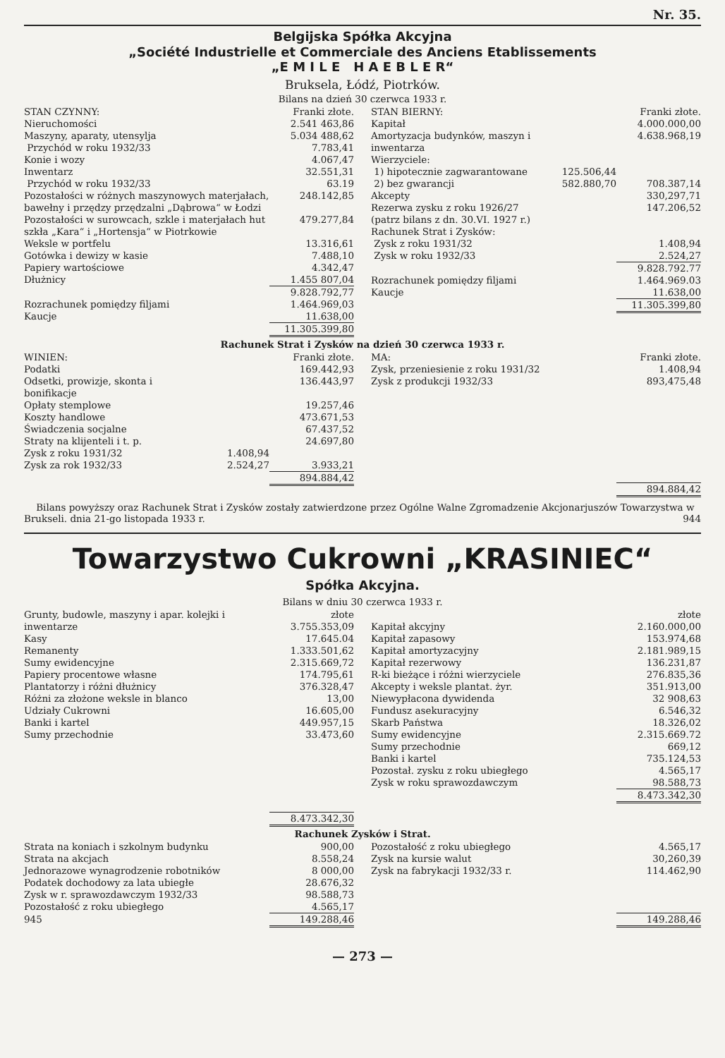Nr. 35.
Belgijska Spółka Akcyjna
„Société Industrielle et Commerciale des Anciens Etablissements
„E M I L E H A E B L E R“
Bruksela, Łódź, Piotrków.
Bilans na dzień 30 czerwca 1933 r.
| STAN CZYNNY: | Franki złote. |
| Nieruchomości | 2.541 463,86 |
| Maszyny, aparaty, utensylja | 5.034 488,62 |
| Przychód w roku 1932/33 | 7.783,41 |
| Konie i wozy | 4.067,47 |
| Inwentarz | 32.551,31 |
| Przychód w roku 1932/33 | 63.19 |
| Pozostałości w różnych maszynowych materjałach, bawełny i przędzy przędzalni „Dąbrowa“ w Łodzi | 248.142,85 |
| Pozostałości w surowcach, szkle i materjałach hut szkła „Kara“ i „Hortensja“ w Piotrkowie | 479.277,84 |
| Weksle w portfelu | 13.316,61 |
| Gotówka i dewizy w kasie | 7.488,10 |
| Papiery wartościowe | 4.342,47 |
| Dłużnicy | 1.455 807,04 |
| | 9.828.792,77 |
| Rozrachunek pomiędzy filjami | 1.464.969,03 |
| Kaucje | 11.638,00 |
| | 11.305.399,80 |
| STAN BIERNY: | | Franki złote. |
| Kapitał | | 4.000.000,00 |
| Amortyzacja budynków, maszyn i inwentarza | | 4.638.968,19 |
| Wierzyciele: | | |
| 1) hipotecznie zagwarantowane | 125.506,44 | |
| 2) bez gwarancji | 582.880,70 | 708.387,14 |
| Akcepty | | 330,297,71 |
| Rezerwa zysku z roku 1926/27 (patrz bilans z dn. 30.VI. 1927 r.) | | 147.206,52 |
| Rachunek Strat i Zysków: | | |
| Zysk z roku 1931/32 | | 1.408,94 |
| Zysk w roku 1932/33 | | 2.524,27 |
| | | 9.828.792.77 |
| Rozrachunek pomiędzy filjami | | 1.464.969.03 |
| Kaucje | | 11.638,00 |
| | | 11.305.399,80 |
Rachunek Strat i Zysków na dzień 30 czerwca 1933 r.
| WINIEN: | | Franki złote. |
| Podatki | | 169.442,93 |
| Odsetki, prowizje, skonta i bonifikacje | | 136.443,97 |
| Opłaty stemplowe | | 19.257,46 |
| Koszty handlowe | | 473.671,53 |
| Świadczenia socjalne | | 67.437,52 |
| Straty na klijenteli i t. p. | | 24.697,80 |
| Zysk z roku 1931/32 | 1.408,94 | |
| Zysk za rok 1932/33 | 2.524,27 | 3.933,21 |
| | | 894.884,42 |
| MA: | Franki złote. |
| Zysk, przeniesienie z roku 1931/32 | 1.408,94 |
| Zysk z produkcji 1932/33 | 893,475,48 |
| | 894.884,42 |
Bilans powyższy oraz Rachunek Strat i Zysków zostały zatwierdzone przez Ogólne Walne Zgromadzenie Akcjonarjuszów Towarzystwa w Brukseli. dnia 21-go listopada 1933 r. 944
Towarzystwo Cukrowni „KRASINIEC“
Spółka Akcyjna.
Bilans w dniu 30 czerwca 1933 r.
| Grunty, budowle, maszyny i apar. kolejki i inwentarze | złote 3.755.353,09 |
| Kasy | 17.645.04 |
| Remanenty | 1.333.501,62 |
| Sumy ewidencyjne | 2.315.669,72 |
| Papiery procentowe własne | 174.795,61 |
| Plantatorzy i różni dłużnicy | 376.328,47 |
| Różni za złożone weksle in blanco | 13,00 |
| Udziały Cukrowni | 16.605,00 |
| Banki i kartel | 449.957,15 |
| Sumy przechodnie | 33.473,60 |
| | 8.473.342,30 |
| | złote |
| Kapitał akcyjny | 2.160.000,00 |
| Kapitał zapasowy | 153.974,68 |
| Kapitał amortyzacyjny | 2.181.989,15 |
| Kapitał rezerwowy | 136.231,87 |
| R-ki bieżące i różni wierzyciele | 276.835,36 |
| Akcepty i weksle plantat. żyr. | 351.913,00 |
| Niewypłacona dywidenda | 32 908,63 |
| Fundusz asekuracyjny | 6.546,32 |
| Skarb Państwa | 18.326,02 |
| Sumy ewidencyjne | 2.315.669.72 |
| Sumy przechodnie | 669,12 |
| Banki i kartel | 735.124,53 |
| Pozostał. zysku z roku ubiegłego | 4.565,17 |
| Zysk w roku sprawozdawczym | 98.588,73 |
| | 8.473.342,30 |
Rachunek Zysków i Strat.
| Strata na koniach i szkolnym budynku | 900,00 |
| Strata na akcjach | 8.558,24 |
| Jednorazowe wynagrodzenie robotników | 8 000,00 |
| Podatek dochodowy za lata ubiegłe | 28.676,32 |
| Zysk w r. sprawozdawczym 1932/33 | 98.588,73 |
| Pozostałość z roku ubiegłego | 4.565,17 |
| 945 | 149.288,46 |
| Pozostałość z roku ubiegłego | 4.565,17 |
| Zysk na kursie walut | 30,260,39 |
| Zysk na fabrykacji 1932/33 r. | 114.462,90 |
| | 149.288,46 |
— 273 —